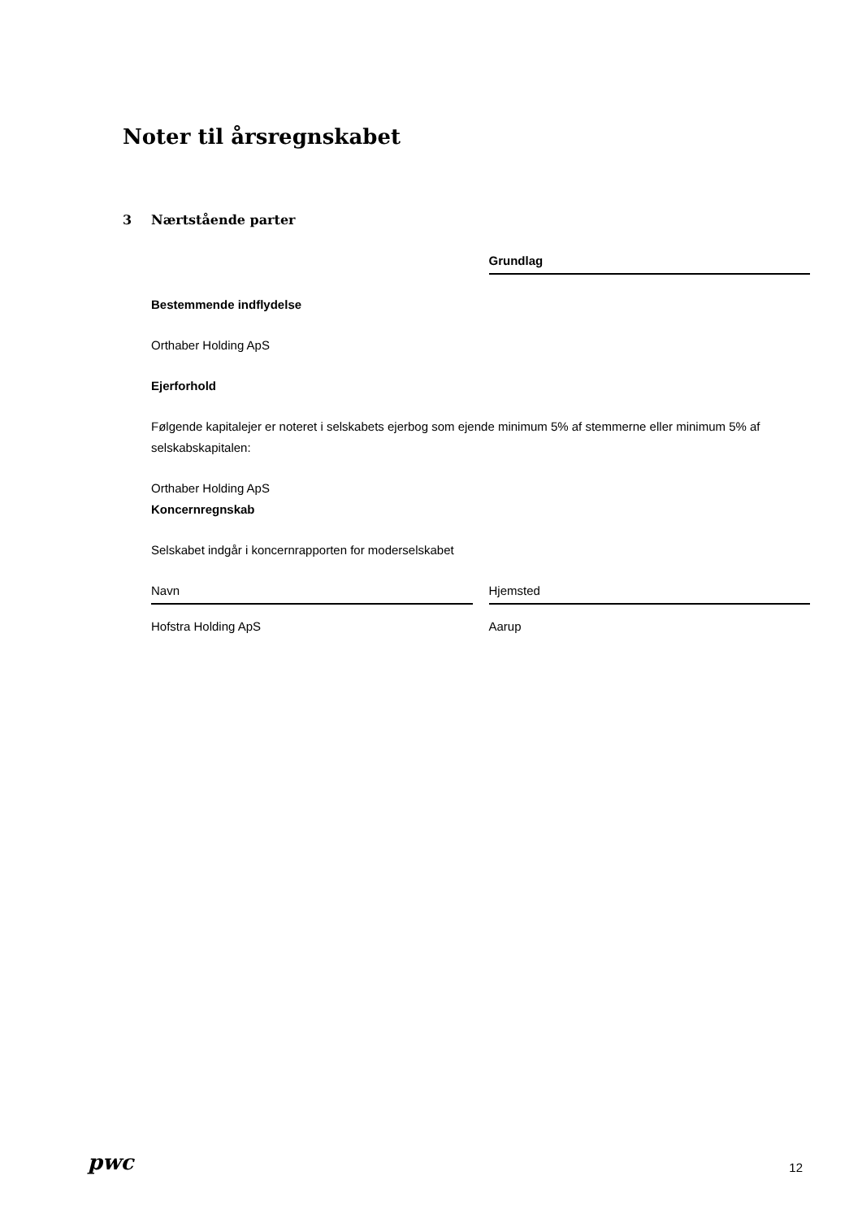Noter til årsregnskabet
3 Nærtstående parter
| | Grundlag |
Bestemmende indflydelse
Orthaber Holding ApS
Ejerforhold
Følgende kapitalejer er noteret i selskabets ejerbog som ejende minimum 5% af stemmerne eller minimum 5% af selskabskapitalen:
Orthaber Holding ApS
Koncernregnskab
Selskabet indgår i koncernrapporten for moderselskabet
| Navn | Hjemsted |
| Hofstra Holding ApS | Aarup |
pwc
12